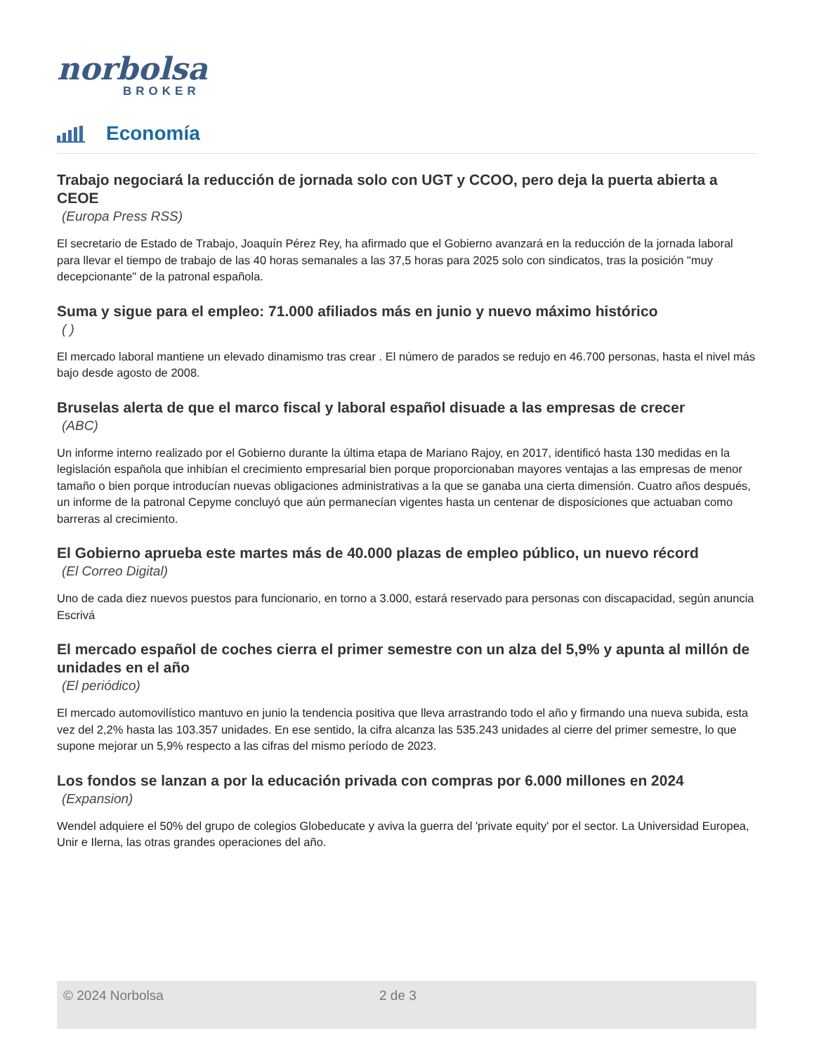norbolsa
BROKER
Economía
Trabajo negociará la reducción de jornada solo con UGT y CCOO, pero deja la puerta abierta a CEOE
(Europa Press RSS)
El secretario de Estado de Trabajo, Joaquín Pérez Rey, ha afirmado que el Gobierno avanzará en la reducción de la jornada laboral para llevar el tiempo de trabajo de las 40 horas semanales a las 37,5 horas para 2025 solo con sindicatos, tras la posición "muy decepcionante" de la patronal española.
Suma y sigue para el empleo: 71.000 afiliados más en junio y nuevo máximo histórico
( )
El mercado laboral mantiene un elevado dinamismo tras crear . El número de parados se redujo en 46.700 personas, hasta el nivel más bajo desde agosto de 2008.
Bruselas alerta de que el marco fiscal y laboral español disuade a las empresas de crecer
(ABC)
Un informe interno realizado por el Gobierno durante la última etapa de Mariano Rajoy, en 2017, identificó hasta 130 medidas en la legislación española que inhibían el crecimiento empresarial bien porque proporcionaban mayores ventajas a las empresas de menor tamaño o bien porque introducían nuevas obligaciones administrativas a la que se ganaba una cierta dimensión. Cuatro años después, un informe de la patronal Cepyme concluyó que aún permanecían vigentes hasta un centenar de disposiciones que actuaban como barreras al crecimiento.
El Gobierno aprueba este martes más de 40.000 plazas de empleo público, un nuevo récord
(El Correo Digital)
Uno de cada diez nuevos puestos para funcionario, en torno a 3.000, estará reservado para personas con discapacidad, según anuncia Escrivá
El mercado español de coches cierra el primer semestre con un alza del 5,9% y apunta al millón de unidades en el año
(El periódico)
El mercado automovilístico mantuvo en junio la tendencia positiva que lleva arrastrando todo el año y firmando una nueva subida, esta vez del 2,2% hasta las 103.357 unidades. En ese sentido, la cifra alcanza las 535.243 unidades al cierre del primer semestre, lo que supone mejorar un 5,9% respecto a las cifras del mismo período de 2023.
Los fondos se lanzan a por la educación privada con compras por 6.000 millones en 2024
(Expansion)
Wendel adquiere el 50% del grupo de colegios Globeducate y aviva la guerra del 'private equity' por el sector. La Universidad Europea, Unir e Ilerna, las otras grandes operaciones del año.
© 2024 Norbolsa 2 de 3